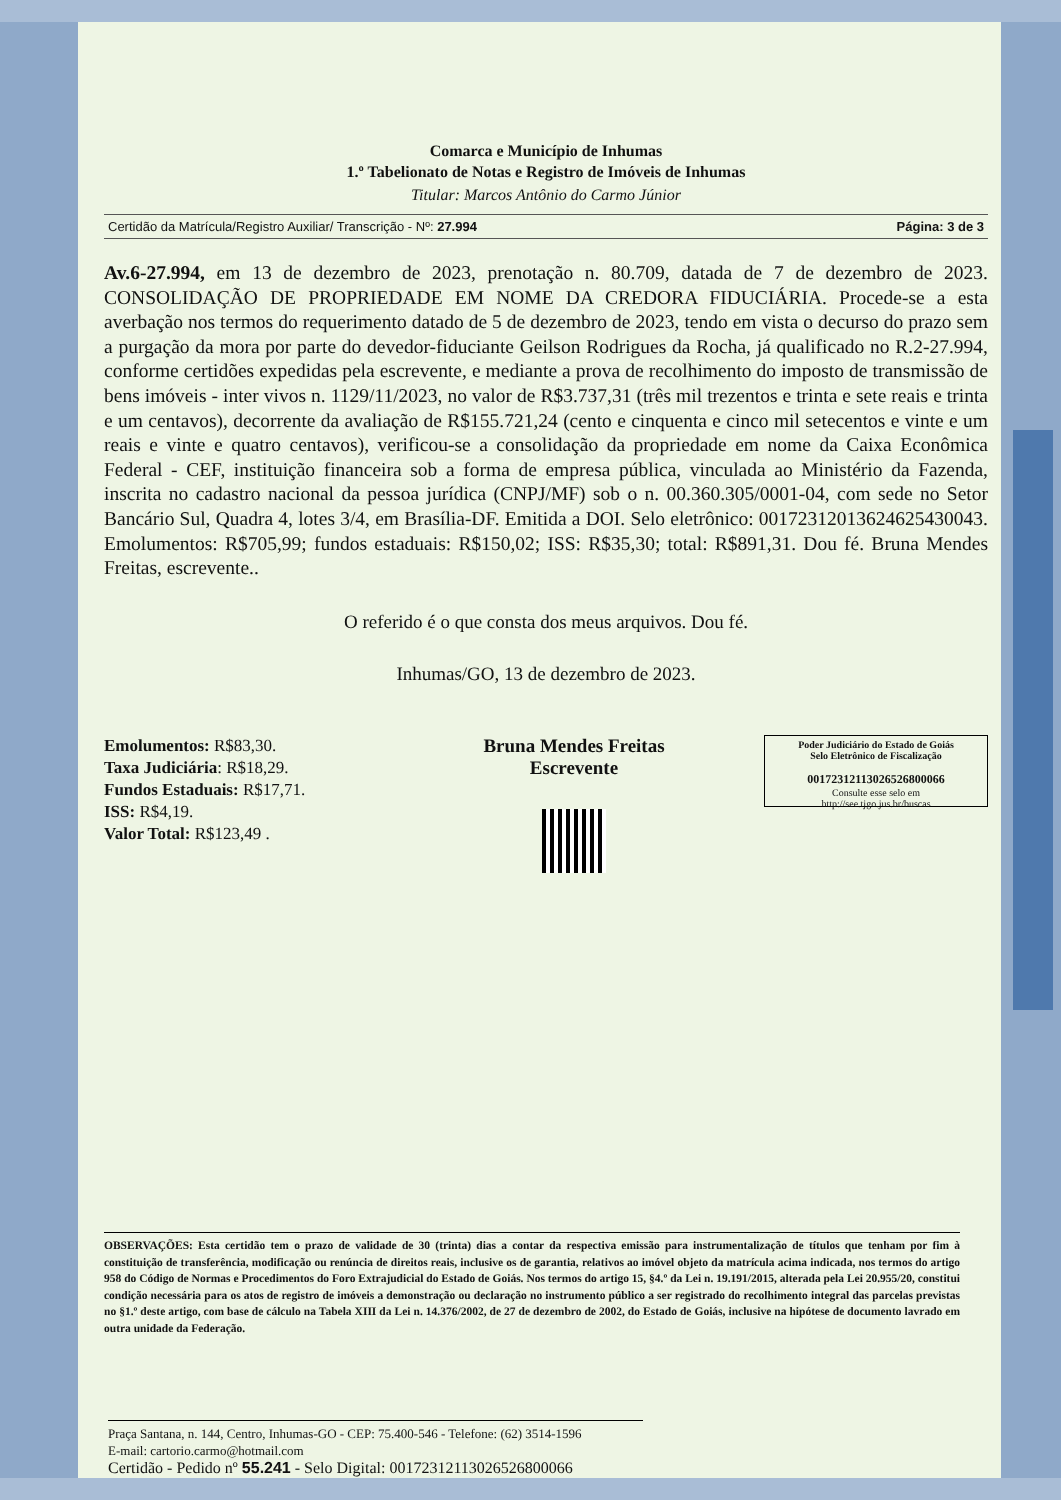Comarca e Município de Inhumas
1.º Tabelionato de Notas e Registro de Imóveis de Inhumas
Titular: Marcos Antônio do Carmo Júnior
Certidão da Matrícula/Registro Auxiliar/ Transcrição - Nº: 27.994 Página: 3 de 3
Av.6-27.994, em 13 de dezembro de 2023, prenotação n. 80.709, datada de 7 de dezembro de 2023. CONSOLIDAÇÃO DE PROPRIEDADE EM NOME DA CREDORA FIDUCIÁRIA. Procede-se a esta averbação nos termos do requerimento datado de 5 de dezembro de 2023, tendo em vista o decurso do prazo sem a purgação da mora por parte do devedor-fiduciante Geilson Rodrigues da Rocha, já qualificado no R.2-27.994, conforme certidões expedidas pela escrevente, e mediante a prova de recolhimento do imposto de transmissão de bens imóveis - inter vivos n. 1129/11/2023, no valor de R$3.737,31 (três mil trezentos e trinta e sete reais e trinta e um centavos), decorrente da avaliação de R$155.721,24 (cento e cinquenta e cinco mil setecentos e vinte e um reais e vinte e quatro centavos), verificou-se a consolidação da propriedade em nome da Caixa Econômica Federal - CEF, instituição financeira sob a forma de empresa pública, vinculada ao Ministério da Fazenda, inscrita no cadastro nacional da pessoa jurídica (CNPJ/MF) sob o n. 00.360.305/0001-04, com sede no Setor Bancário Sul, Quadra 4, lotes 3/4, em Brasília-DF. Emitida a DOI. Selo eletrônico: 00172312013624625430043. Emolumentos: R$705,99; fundos estaduais: R$150,02; ISS: R$35,30; total: R$891,31. Dou fé. Bruna Mendes Freitas, escrevente..
O referido é o que consta dos meus arquivos. Dou fé.
Inhumas/GO, 13 de dezembro de 2023.
Emolumentos: R$83,30.
Taxa Judiciária: R$18,29.
Fundos Estaduais: R$17,71.
ISS: R$4,19.
Valor Total: R$123,49 .
Bruna Mendes Freitas
Escrevente
Poder Judiciário do Estado de Goiás
Selo Eletrônico de Fiscalização
00172312113026526800066
Consulte esse selo em
http://see.tjgo.jus.br/buscas
OBSERVAÇÕES: Esta certidão tem o prazo de validade de 30 (trinta) dias a contar da respectiva emissão para instrumentalização de títulos que tenham por fim à constituição de transferência, modificação ou renúncia de direitos reais, inclusive os de garantia, relativos ao imóvel objeto da matrícula acima indicada, nos termos do artigo 958 do Código de Normas e Procedimentos do Foro Extrajudicial do Estado de Goiás. Nos termos do artigo 15, §4.º da Lei n. 19.191/2015, alterada pela Lei 20.955/20, constitui condição necessária para os atos de registro de imóveis a demonstração ou declaração no instrumento público a ser registrado do recolhimento integral das parcelas previstas no §1.º deste artigo, com base de cálculo na Tabela XIII da Lei n. 14.376/2002, de 27 de dezembro de 2002, do Estado de Goiás, inclusive na hipótese de documento lavrado em outra unidade da Federação.
Praça Santana, n. 144, Centro, Inhumas-GO - CEP: 75.400-546 - Telefone: (62) 3514-1596
E-mail: cartorio.carmo@hotmail.com
Certidão - Pedido nº 55.241 - Selo Digital: 00172312113026526800066